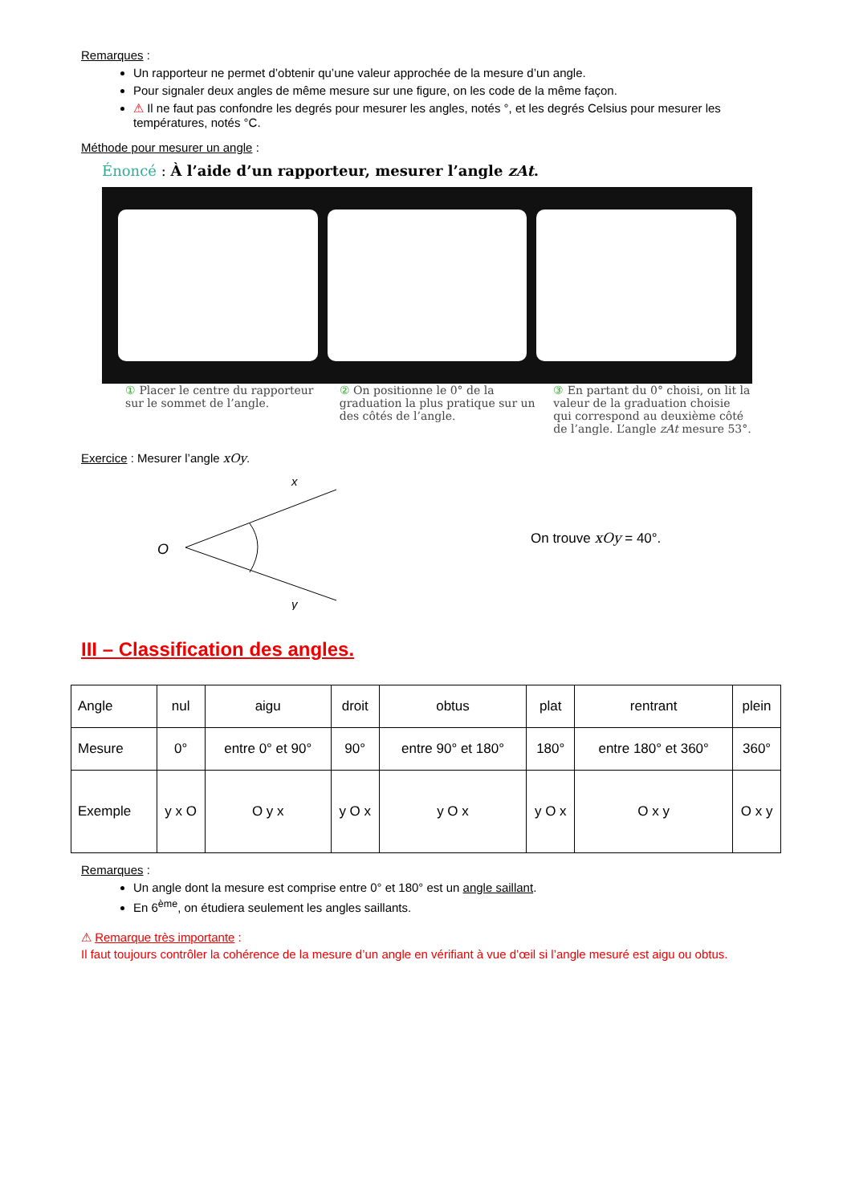Remarques :
Un rapporteur ne permet d’obtenir qu’une valeur approchée de la mesure d’un angle.
Pour signaler deux angles de même mesure sur une figure, on les code de la même façon.
⚠ Il ne faut pas confondre les degrés pour mesurer les angles, notés °, et les degrés Celsius pour mesurer les températures, notés °C.
Méthode pour mesurer un angle :
Énoncé : À l’aide d’un rapporteur, mesurer l’angle zAt.
① Placer le centre du rapporteur sur le sommet de l’angle.
② On positionne le 0° de la graduation la plus pratique sur un des côtés de l’angle.
③ En partant du 0° choisi, on lit la valeur de la graduation choisie qui correspond au deuxième côté de l’angle. L’angle zAt mesure 53°.
Exercice : Mesurer l’angle xOy.
O
x
y
On trouve xOy = 40°.
III – Classification des angles.
| Angle | nul | aigu | droit | obtus | plat | rentrant | plein |
| Mesure | 0° | entre 0° et 90° | 90° | entre 90° et 180° | 180° | entre 180° et 360° | 360° |
| Exemple | y x O | O y x | y O x | y O x | y O x | O x y | O x y |
Remarques :
Un angle dont la mesure est comprise entre 0° et 180° est un angle saillant.
En 6<sup>ème</sup>, on étudiera seulement les angles saillants.
⚠ Remarque très importante :
Il faut toujours contrôler la cohérence de la mesure d’un angle en vérifiant à vue d’œil si l’angle mesuré est aigu ou obtus.